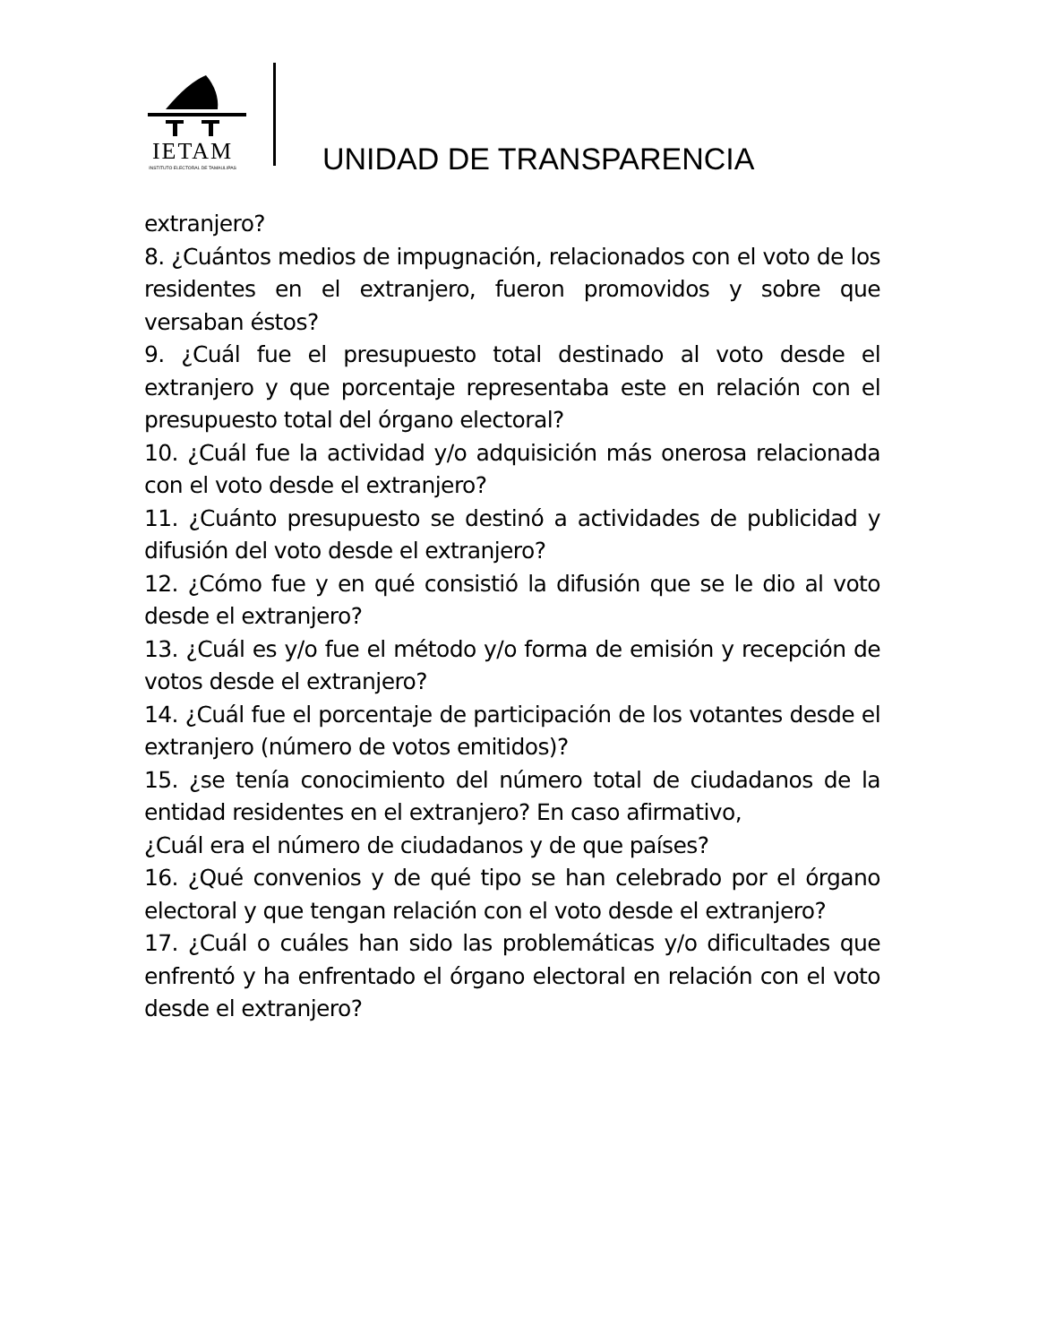IETAM
INSTITUTO ELECTORAL DE TAMAULIPAS
UNIDAD DE TRANSPARENCIA
extranjero?
8. ¿Cuántos medios de impugnación, relacionados con el voto de los residentes en el extranjero, fueron promovidos y sobre que versaban éstos?
9. ¿Cuál fue el presupuesto total destinado al voto desde el extranjero y que porcentaje representaba este en relación con el presupuesto total del órgano electoral?
10. ¿Cuál fue la actividad y/o adquisición más onerosa relacionada con el voto desde el extranjero?
11. ¿Cuánto presupuesto se destinó a actividades de publicidad y difusión del voto desde el extranjero?
12. ¿Cómo fue y en qué consistió la difusión que se le dio al voto desde el extranjero?
13. ¿Cuál es y/o fue el método y/o forma de emisión y recepción de votos desde el extranjero?
14. ¿Cuál fue el porcentaje de participación de los votantes desde el extranjero (número de votos emitidos)?
15. ¿se tenía conocimiento del número total de ciudadanos de la entidad residentes en el extranjero? En caso afirmativo,
¿Cuál era el número de ciudadanos y de que países?
16. ¿Qué convenios y de qué tipo se han celebrado por el órgano electoral y que tengan relación con el voto desde el extranjero?
17. ¿Cuál o cuáles han sido las problemáticas y/o dificultades que enfrentó y ha enfrentado el órgano electoral en relación con el voto desde el extranjero?